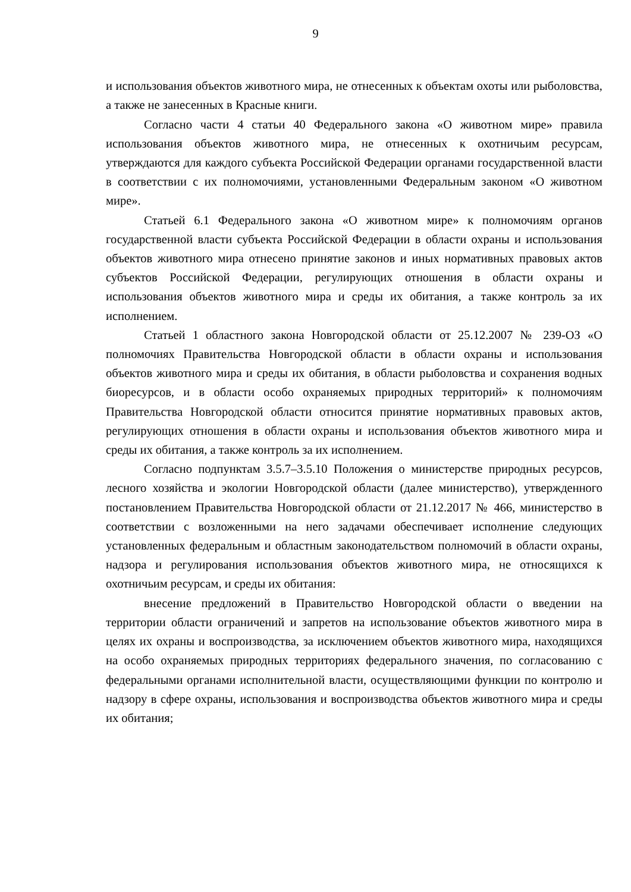9
и использования объектов животного мира, не отнесенных к объектам охоты или рыболовства, а также не занесенных в Красные книги.
Согласно части 4 статьи 40 Федерального закона «О животном мире» правила использования объектов животного мира, не отнесенных к охотничьим ресурсам, утверждаются для каждого субъекта Российской Федерации органами государственной власти в соответствии с их полномочиями, установленными Федеральным законом «О животном мире».
Статьей 6.1 Федерального закона «О животном мире» к полномочиям органов государственной власти субъекта Российской Федерации в области охраны и использования объектов животного мира отнесено принятие законов и иных нормативных правовых актов субъектов Российской Федерации, регулирующих отношения в области охраны и использования объектов животного мира и среды их обитания, а также контроль за их исполнением.
Статьей 1 областного закона Новгородской области от 25.12.2007 № 239-ОЗ «О полномочиях Правительства Новгородской области в области охраны и использования объектов животного мира и среды их обитания, в области рыболовства и сохранения водных биоресурсов, и в области особо охраняемых природных территорий» к полномочиям Правительства Новгородской области относится принятие нормативных правовых актов, регулирующих отношения в области охраны и использования объектов животного мира и среды их обитания, а также контроль за их исполнением.
Согласно подпунктам 3.5.7–3.5.10 Положения о министерстве природных ресурсов, лесного хозяйства и экологии Новгородской области (далее министерство), утвержденного постановлением Правительства Новгородской области от 21.12.2017 № 466, министерство в соответствии с возложенными на него задачами обеспечивает исполнение следующих установленных федеральным и областным законодательством полномочий в области охраны, надзора и регулирования использования объектов животного мира, не относящихся к охотничьим ресурсам, и среды их обитания:
внесение предложений в Правительство Новгородской области о введении на территории области ограничений и запретов на использование объектов животного мира в целях их охраны и воспроизводства, за исключением объектов животного мира, находящихся на особо охраняемых природных территориях федерального значения, по согласованию с федеральными органами исполнительной власти, осуществляющими функции по контролю и надзору в сфере охраны, использования и воспроизводства объектов животного мира и среды их обитания;